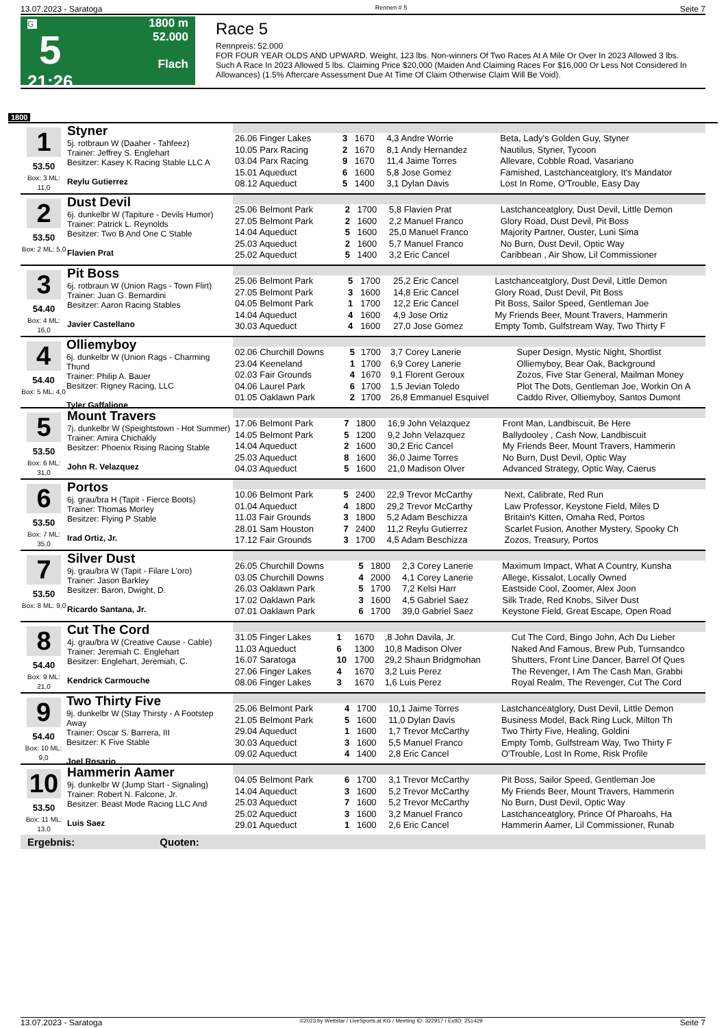13.07.2023 - Saratoga Rennen # 5 Seite 7
G
5
21:26
1800 m
52.000
Flach
Race 5
Rennpreis: 52.000
FOR FOUR YEAR OLDS AND UPWARD. Weight, 123 lbs. Non-winners Of Two Races At A Mile Or Over In 2023 Allowed 3 lbs. Such A Race In 2023 Allowed 5 lbs. Claiming Price $20,000 (Maiden And Claiming Races For $16,000 Or Less Not Considered In Allowances) (1.5% Aftercare Assessment Due At Time Of Claim Otherwise Claim Will Be Void).
1800
1
53.50
Box: 3 ML: 11,0
Styner
5j. rotbraun W (Daaher - Tahfeez)
Trainer: Jeffrey S. Englehart
Besitzer: Kasey K Racing Stable LLC A
Reylu Gutierrez
| 26.06 Finger Lakes | 3 | 1670 | 4,3 Andre Worrie | Beta, Lady's Golden Guy, Styner |
| 10.05 Parx Racing | 2 | 1670 | 8,1 Andy Hernandez | Nautilus, Styner, Tycoon |
| 03.04 Parx Racing | 9 | 1670 | 11,4 Jaime Torres | Allevare, Cobble Road, Vasariano |
| 15.01 Aqueduct | 6 | 1600 | 5,8 Jose Gomez | Famished, Lastchanceatglory, It's Mandator |
| 08.12 Aqueduct | 5 | 1400 | 3,1 Dylan Davis | Lost In Rome, O'Trouble, Easy Day |
2
53.50
Box: 2 ML: 5,0
Dust Devil
6j. dunkelbr W (Tapiture - Devils Humor)
Trainer: Patrick L. Reynolds
Besitzer: Two B And One C Stable
Flavien Prat
| 25.06 Belmont Park | 2 | 1700 | 5,8 Flavien Prat | Lastchanceatglory, Dust Devil, Little Demon |
| 27.05 Belmont Park | 2 | 1600 | 2,2 Manuel Franco | Glory Road, Dust Devil, Pit Boss |
| 14.04 Aqueduct | 5 | 1600 | 25,0 Manuel Franco | Majority Partner, Ouster, Luni Sima |
| 25.03 Aqueduct | 2 | 1600 | 5,7 Manuel Franco | No Burn, Dust Devil, Optic Way |
| 25.02 Aqueduct | 5 | 1400 | 3,2 Eric Cancel | Caribbean , Air Show, Lil Commissioner |
3
54.40
Box: 4 ML: 16,0
Pit Boss
6j. rotbraun W (Union Rags - Town Flirt)
Trainer: Juan G. Bernardini
Besitzer: Aaron Racing Stables
Javier Castellano
| 25.06 Belmont Park | 5 | 1700 | 25,2 Eric Cancel | Lastchanceatglory, Dust Devil, Little Demon |
| 27.05 Belmont Park | 3 | 1600 | 14,8 Eric Cancel | Glory Road, Dust Devil, Pit Boss |
| 04.05 Belmont Park | 1 | 1700 | 12,2 Eric Cancel | Pit Boss, Sailor Speed, Gentleman Joe |
| 14.04 Aqueduct | 4 | 1600 | 4,9 Jose Ortiz | My Friends Beer, Mount Travers, Hammerin |
| 30.03 Aqueduct | 4 | 1600 | 27,0 Jose Gomez | Empty Tomb, Gulfstream Way, Two Thirty F |
4
54.40
Box: 5 ML: 4,0
Olliemyboy
6j. dunkelbr W (Union Rags - Charming Thund
Trainer: Philip A. Bauer
Besitzer: Rigney Racing, LLC
Tyler Gaffalione
| 02.06 Churchill Downs | 5 | 1700 | 3,7 Corey Lanerie | Super Design, Mystic Night, Shortlist |
| 23.04 Keeneland | 1 | 1700 | 6,9 Corey Lanerie | Olliemyboy, Bear Oak, Background |
| 02.03 Fair Grounds | 4 | 1670 | 9,1 Florent Geroux | Zozos, Five Star General, Mailman Money |
| 04.06 Laurel Park | 6 | 1700 | 1,5 Jevian Toledo | Plot The Dots, Gentleman Joe, Workin On A |
| 01.05 Oaklawn Park | 2 | 1700 | 26,8 Emmanuel Esquivel | Caddo River, Olliemyboy, Santos Dumont |
5
53.50
Box: 6 ML: 31,0
Mount Travers
7j. dunkelbr W (Speightstown - Hot Summer)
Trainer: Amira Chichakly
Besitzer: Phoenix Rising Racing Stable
John R. Velazquez
| 17.06 Belmont Park | 7 | 1800 | 16,9 John Velazquez | Front Man, Landbiscuit, Be Here |
| 14.05 Belmont Park | 5 | 1200 | 9,2 John Velazquez | Ballydooley , Cash Now, Landbiscuit |
| 14.04 Aqueduct | 2 | 1600 | 30,2 Eric Cancel | My Friends Beer, Mount Travers, Hammerin |
| 25.03 Aqueduct | 8 | 1600 | 36,0 Jaime Torres | No Burn, Dust Devil, Optic Way |
| 04.03 Aqueduct | 5 | 1600 | 21,0 Madison Olver | Advanced Strategy, Optic Way, Caerus |
6
53.50
Box: 7 ML: 35,0
Portos
6j. grau/bra H (Tapit - Fierce Boots)
Trainer: Thomas Morley
Besitzer: Flying P Stable
Irad Ortiz, Jr.
| 10.06 Belmont Park | 5 | 2400 | 22,9 Trevor McCarthy | Next, Calibrate, Red Run |
| 01.04 Aqueduct | 4 | 1800 | 29,2 Trevor McCarthy | Law Professor, Keystone Field, Miles D |
| 11.03 Fair Grounds | 3 | 1800 | 5,2 Adam Beschizza | Britain's Kitten, Omaha Red, Portos |
| 28.01 Sam Houston | 7 | 2400 | 11,2 Reylu Gutierrez | Scarlet Fusion, Another Mystery, Spooky Ch |
| 17.12 Fair Grounds | 3 | 1700 | 4,5 Adam Beschizza | Zozos, Treasury, Portos |
7
53.50
Box: 8 ML: 9,0
Silver Dust
9j. grau/bra W (Tapit - Filare L'oro)
Trainer: Jason Barkley
Besitzer: Baron, Dwight, D.
Ricardo Santana, Jr.
| 26.05 Churchill Downs | 5 | 1800 | 2,3 Corey Lanerie | Maximum Impact, What A Country, Kunsha |
| 03.05 Churchill Downs | 4 | 2000 | 4,1 Corey Lanerie | Allege, Kissalot, Locally Owned |
| 26.03 Oaklawn Park | 5 | 1700 | 7,2 Kelsi Harr | Eastside Cool, Zoomer, Alex Joon |
| 17.02 Oaklawn Park | 3 | 1600 | 4,5 Gabriel Saez | Silk Trade, Red Knobs, Silver Dust |
| 07.01 Oaklawn Park | 6 | 1700 | 39,0 Gabriel Saez | Keystone Field, Great Escape, Open Road |
8
54.40
Box: 9 ML: 21,0
Cut The Cord
4j. grau/bra W (Creative Cause - Cable)
Trainer: Jeremiah C. Englehart
Besitzer: Englehart, Jeremiah, C.
Kendrick Carmouche
| 31.05 Finger Lakes | 1 | 1670 | ,8 John Davila, Jr. | Cut The Cord, Bingo John, Ach Du Lieber |
| 11.03 Aqueduct | 6 | 1300 | 10,8 Madison Olver | Naked And Famous, Brew Pub, Turnsandco |
| 16.07 Saratoga | 10 | 1700 | 29,2 Shaun Bridgmohan | Shutters, Front Line Dancer, Barrel Of Ques |
| 27.06 Finger Lakes | 4 | 1670 | 3,2 Luis Perez | The Revenger, I Am The Cash Man, Grabbi |
| 08.06 Finger Lakes | 3 | 1670 | 1,6 Luis Perez | Royal Realm, The Revenger, Cut The Cord |
9
54.40
Box: 10 ML: 9,0
Two Thirty Five
9j. dunkelbr W (Stay Thirsty - A Footstep Away
Trainer: Oscar S. Barrera, III
Besitzer: K Five Stable
Joel Rosario
| 25.06 Belmont Park | 4 | 1700 | 10,1 Jaime Torres | Lastchanceatglory, Dust Devil, Little Demon |
| 21.05 Belmont Park | 5 | 1600 | 11,0 Dylan Davis | Business Model, Back Ring Luck, Milton Th |
| 29.04 Aqueduct | 1 | 1600 | 1,7 Trevor McCarthy | Two Thirty Five, Healing, Goldini |
| 30.03 Aqueduct | 3 | 1600 | 5,5 Manuel Franco | Empty Tomb, Gulfstream Way, Two Thirty F |
| 09.02 Aqueduct | 4 | 1400 | 2,8 Eric Cancel | O'Trouble, Lost In Rome, Risk Profile |
10
53.50
Box: 11 ML: 13,0
Hammerin Aamer
9j. dunkelbr W (Jump Start - Signaling)
Trainer: Robert N. Falcone, Jr.
Besitzer: Beast Mode Racing LLC And
Luis Saez
| 04.05 Belmont Park | 6 | 1700 | 3,1 Trevor McCarthy | Pit Boss, Sailor Speed, Gentleman Joe |
| 14.04 Aqueduct | 3 | 1600 | 5,2 Trevor McCarthy | My Friends Beer, Mount Travers, Hammerin |
| 25.03 Aqueduct | 7 | 1600 | 5,2 Trevor McCarthy | No Burn, Dust Devil, Optic Way |
| 25.02 Aqueduct | 3 | 1600 | 3,2 Manuel Franco | Lastchanceatglory, Prince Of Pharoahs, Ha |
| 29.01 Aqueduct | 1 | 1600 | 2,6 Eric Cancel | Hammerin Aamer, Lil Commissioner, Runab |
Ergebnis: Quoten:
13.07.2023 - Saratoga ©2023 by Wettstar / LiveSports.at KG / Meeting ID: 322917 / ExtID: 251429 Seite 7